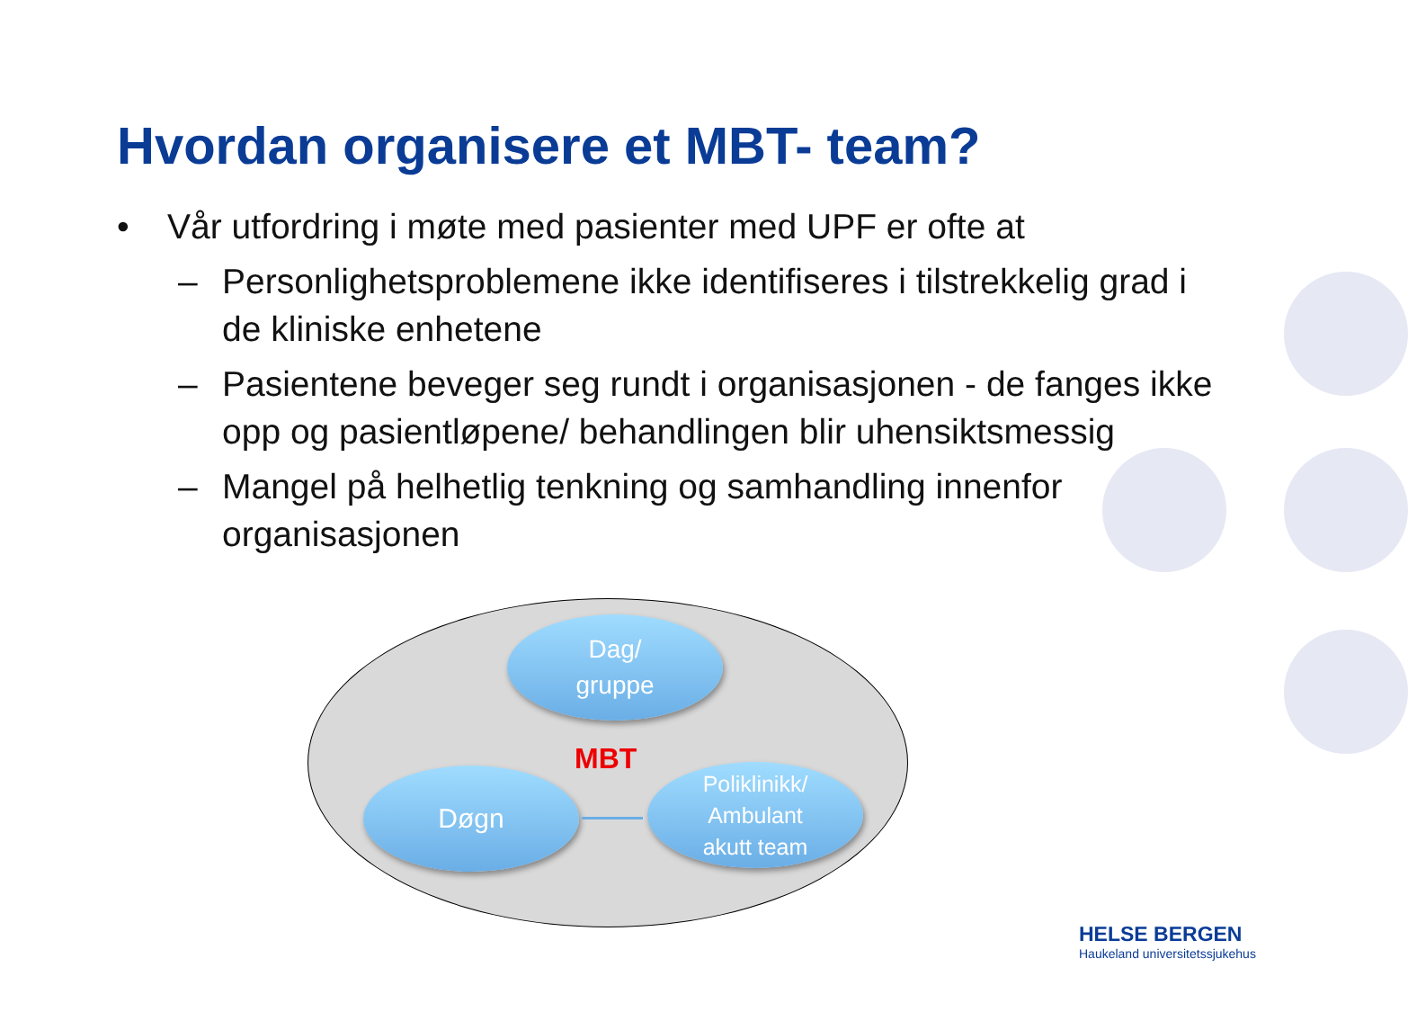Hvordan organisere et MBT- team?
• Vår utfordring i møte med pasienter med UPF er ofte at
– Personlighetsproblemene ikke identifiseres i tilstrekkelig grad i de kliniske enhetene
– Pasientene beveger seg rundt i organisasjonen - de fanges ikke opp og pasientløpene/ behandlingen blir uhensiktsmessig
– Mangel på helhetlig tenkning og samhandling innenfor organisasjonen
Dag/
gruppe
MBT
Døgn
Poliklinikk/
Ambulant
akutt team
HELSE BERGEN
Haukeland universitetssjukehus